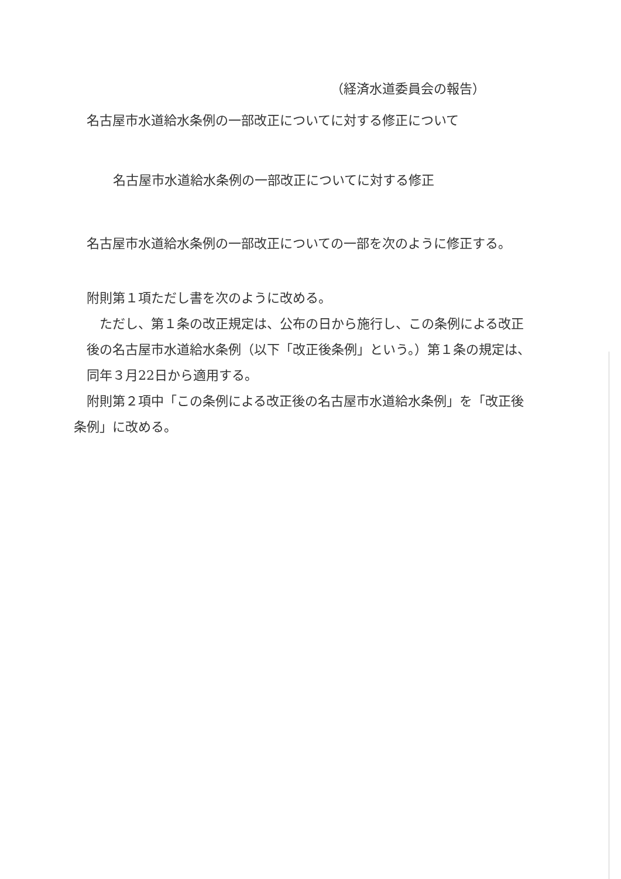（経済水道委員会の報告）
名古屋市水道給水条例の一部改正についてに対する修正について
名古屋市水道給水条例の一部改正についてに対する修正
名古屋市水道給水条例の一部改正についての一部を次のように修正する。
附則第１項ただし書を次のように改める。
　ただし、第１条の改正規定は、公布の日から施行し、この条例による改正
後の名古屋市水道給水条例（以下「改正後条例」という。）第１条の規定は、
同年３月22日から適用する。
附則第２項中「この条例による改正後の名古屋市水道給水条例」を「改正後
条例」に改める。